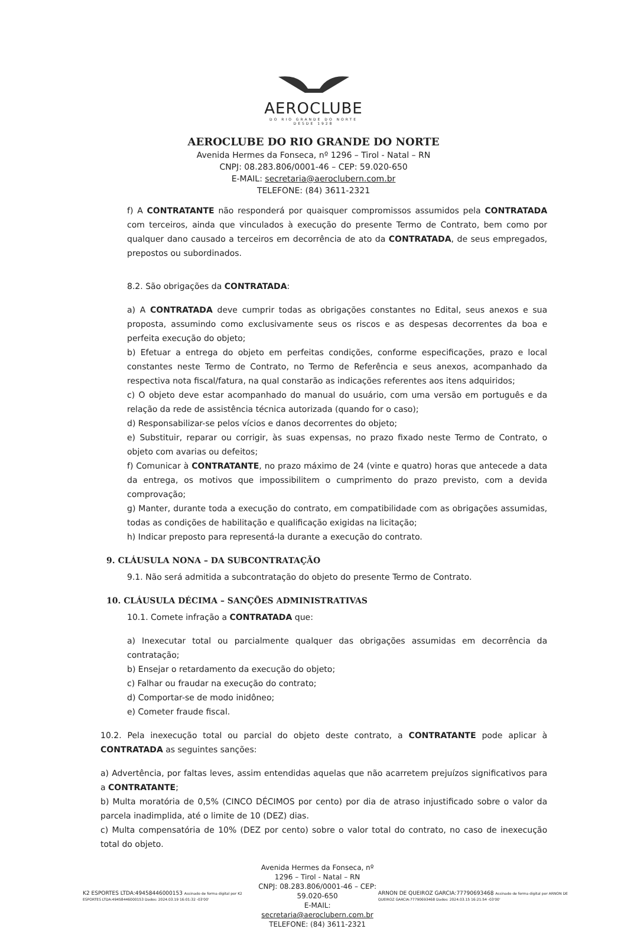AEROCLUBE
DO RIO GRANDE DO NORTE
DESDE 1928
AEROCLUBE DO RIO GRANDE DO NORTE
Avenida Hermes da Fonseca, nº 1296 – Tirol - Natal – RN
CNPJ: 08.283.806/0001-46 – CEP: 59.020-650
E-MAIL: secretaria@aeroclubern.com.br
TELEFONE: (84) 3611-2321
f) A CONTRATANTE não responderá por quaisquer compromissos assumidos pela CONTRATADA com terceiros, ainda que vinculados à execução do presente Termo de Contrato, bem como por qualquer dano causado a terceiros em decorrência de ato da CONTRATADA, de seus empregados, prepostos ou subordinados.
8.2. São obrigações da CONTRATADA:
a) A CONTRATADA deve cumprir todas as obrigações constantes no Edital, seus anexos e sua proposta, assumindo como exclusivamente seus os riscos e as despesas decorrentes da boa e perfeita execução do objeto;
b) Efetuar a entrega do objeto em perfeitas condições, conforme especificações, prazo e local constantes neste Termo de Contrato, no Termo de Referência e seus anexos, acompanhado da respectiva nota fiscal/fatura, na qual constarão as indicações referentes aos itens adquiridos;
c) O objeto deve estar acompanhado do manual do usuário, com uma versão em português e da relação da rede de assistência técnica autorizada (quando for o caso);
d) Responsabilizar-se pelos vícios e danos decorrentes do objeto;
e) Substituir, reparar ou corrigir, às suas expensas, no prazo fixado neste Termo de Contrato, o objeto com avarias ou defeitos;
f) Comunicar à CONTRATANTE, no prazo máximo de 24 (vinte e quatro) horas que antecede a data da entrega, os motivos que impossibilitem o cumprimento do prazo previsto, com a devida comprovação;
g) Manter, durante toda a execução do contrato, em compatibilidade com as obrigações assumidas, todas as condições de habilitação e qualificação exigidas na licitação;
h) Indicar preposto para representá-la durante a execução do contrato.
9. CLÁUSULA NONA – DA SUBCONTRATAÇÃO
9.1. Não será admitida a subcontratação do objeto do presente Termo de Contrato.
10. CLÁUSULA DÉCIMA – SANÇÕES ADMINISTRATIVAS
10.1. Comete infração a CONTRATADA que:
a) Inexecutar total ou parcialmente qualquer das obrigações assumidas em decorrência da contratação;
b) Ensejar o retardamento da execução do objeto;
c) Falhar ou fraudar na execução do contrato;
d) Comportar-se de modo inidôneo;
e) Cometer fraude fiscal.
10.2. Pela inexecução total ou parcial do objeto deste contrato, a CONTRATANTE pode aplicar à CONTRATADA as seguintes sanções:
a) Advertência, por faltas leves, assim entendidas aquelas que não acarretem prejuízos significativos para a CONTRATANTE;
b) Multa moratória de 0,5% (CINCO DÉCIMOS por cento) por dia de atraso injustificado sobre o valor da parcela inadimplida, até o limite de 10 (DEZ) dias.
c) Multa compensatória de 10% (DEZ por cento) sobre o valor total do contrato, no caso de inexecução total do objeto.
K2 ESPORTES LTDA:49458446000153 Assinado de forma digital por K2 ESPORTES LTDA:49458446000153 Dados: 2024.03.19 16:01:32 -03'00'
Avenida Hermes da Fonseca, nº 1296 – Tirol - Natal – RN
CNPJ: 08.283.806/0001-46 – CEP: 59.020-650
E-MAIL: secretaria@aeroclubern.com.br
TELEFONE: (84) 3611-2321
ARNON DE QUEIROZ GARCIA:77790693468 Assinado de forma digital por ARNON DE QUEIROZ GARCIA:77790693468 Dados: 2024.03.15 16:21:54 -03'00'